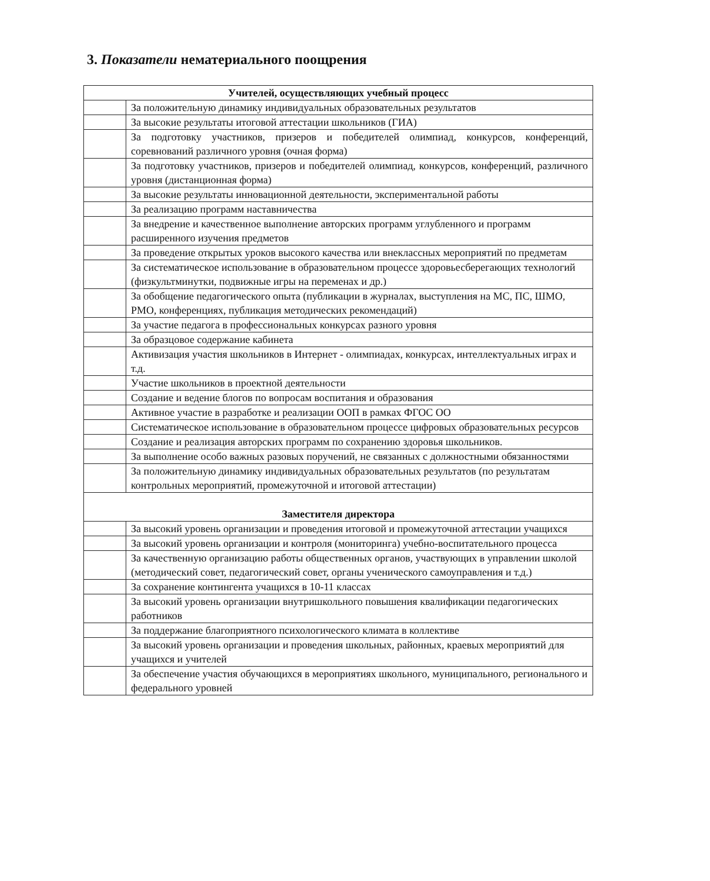3. Показатели нематериального поощрения
| Учителей, осуществляющих учебный процесс | |
| --- | --- |
| | За положительную динамику индивидуальных образовательных результатов |
| | За высокие результаты итоговой аттестации школьников (ГИА) |
| | За подготовку участников, призеров и победителей олимпиад, конкурсов, конференций, соревнований различного уровня (очная форма) |
| | За подготовку участников, призеров и победителей олимпиад, конкурсов, конференций, различного уровня (дистанционная форма) |
| | За высокие результаты инновационной деятельности, экспериментальной работы |
| | За реализацию программ наставничества |
| | За внедрение и качественное выполнение авторских программ углубленного и программ расширенного изучения предметов |
| | За проведение открытых уроков высокого качества или внеклассных мероприятий по предметам |
| | За систематическое использование в образовательном процессе здоровьесберегающих технологий (физкультминутки, подвижные игры на переменах и др.) |
| | За обобщение педагогического опыта (публикации в журналах, выступления на МС, ПС, ШМО, РМО, конференциях, публикация методических рекомендаций) |
| | За участие педагога в профессиональных конкурсах разного уровня |
| | За образцовое содержание кабинета |
| | Активизация участия школьников в Интернет - олимпиадах, конкурсах, интеллектуальных играх и т.д. |
| | Участие школьников в проектной деятельности |
| | Создание и ведение блогов по вопросам воспитания и образования |
| | Активное участие в разработке и реализации ООП в рамках ФГОС ОО |
| | Систематическое использование в образовательном процессе цифровых образовательных ресурсов |
| | Создание и реализация авторских программ по сохранению здоровья школьников. |
| | За выполнение особо важных разовых поручений, не связанных с должностными обязанностями |
| | За положительную динамику индивидуальных образовательных результатов (по результатам контрольных мероприятий, промежуточной и итоговой аттестации) |
| Заместителя директора | |
| | За высокий уровень организации и проведения итоговой и промежуточной аттестации учащихся |
| | За высокий уровень организации и контроля (мониторинга) учебно-воспитательного процесса |
| | За качественную организацию работы общественных органов, участвующих в управлении школой (методический совет, педагогический совет, органы ученического самоуправления и т.д.) |
| | За сохранение контингента учащихся в 10-11 классах |
| | За высокий уровень организации внутришкольного повышения квалификации педагогических работников |
| | За поддержание благоприятного психологического климата в коллективе |
| | За высокий уровень организации и проведения школьных, районных, краевых мероприятий для учащихся и учителей |
| | За обеспечение участия обучающихся в мероприятиях школьного, муниципального, регионального и федерального уровней |